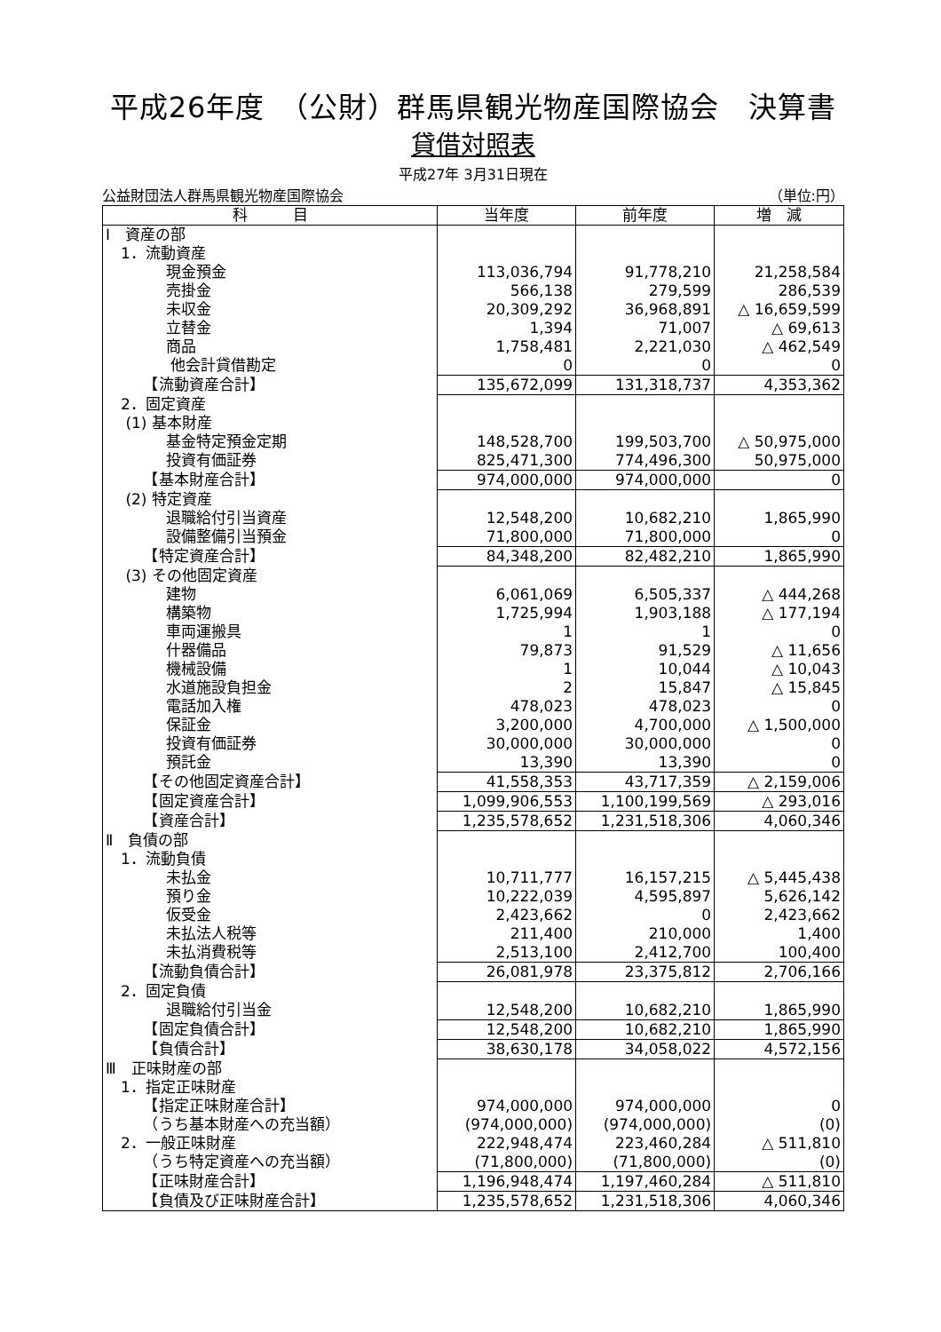平成26年度　（公財）群馬県観光物産国際協会　決算書
貸借対照表
平成27年 3月31日現在
公益財団法人群馬県観光物産国際協会 （単位:円）
| 科 目 | 当年度 | 前年度 | 増 減 |
| --- | --- | --- | --- |
| Ⅰ 資産の部 | | | |
| 1．流動資産 | | | |
| 現金預金 | 113,036,794 | 91,778,210 | 21,258,584 |
| 売掛金 | 566,138 | 279,599 | 286,539 |
| 未収金 | 20,309,292 | 36,968,891 | △ 16,659,599 |
| 立替金 | 1,394 | 71,007 | △ 69,613 |
| 商品 | 1,758,481 | 2,221,030 | △ 462,549 |
| 他会計貸借勘定 | 0 | 0 | 0 |
| 【流動資産合計】 | 135,672,099 | 131,318,737 | 4,353,362 |
| 2．固定資産 | | | |
| (1) 基本財産 | | | |
| 基金特定預金定期 | 148,528,700 | 199,503,700 | △ 50,975,000 |
| 投資有価証券 | 825,471,300 | 774,496,300 | 50,975,000 |
| 【基本財産合計】 | 974,000,000 | 974,000,000 | 0 |
| (2) 特定資産 | | | |
| 退職給付引当資産 | 12,548,200 | 10,682,210 | 1,865,990 |
| 設備整備引当預金 | 71,800,000 | 71,800,000 | 0 |
| 【特定資産合計】 | 84,348,200 | 82,482,210 | 1,865,990 |
| (3) その他固定資産 | | | |
| 建物 | 6,061,069 | 6,505,337 | △ 444,268 |
| 構築物 | 1,725,994 | 1,903,188 | △ 177,194 |
| 車両運搬具 | 1 | 1 | 0 |
| 什器備品 | 79,873 | 91,529 | △ 11,656 |
| 機械設備 | 1 | 10,044 | △ 10,043 |
| 水道施設負担金 | 2 | 15,847 | △ 15,845 |
| 電話加入権 | 478,023 | 478,023 | 0 |
| 保証金 | 3,200,000 | 4,700,000 | △ 1,500,000 |
| 投資有価証券 | 30,000,000 | 30,000,000 | 0 |
| 預託金 | 13,390 | 13,390 | 0 |
| 【その他固定資産合計】 | 41,558,353 | 43,717,359 | △ 2,159,006 |
| 【固定資産合計】 | 1,099,906,553 | 1,100,199,569 | △ 293,016 |
| 【資産合計】 | 1,235,578,652 | 1,231,518,306 | 4,060,346 |
| Ⅱ 負債の部 | | | |
| 1．流動負債 | | | |
| 未払金 | 10,711,777 | 16,157,215 | △ 5,445,438 |
| 預り金 | 10,222,039 | 4,595,897 | 5,626,142 |
| 仮受金 | 2,423,662 | 0 | 2,423,662 |
| 未払法人税等 | 211,400 | 210,000 | 1,400 |
| 未払消費税等 | 2,513,100 | 2,412,700 | 100,400 |
| 【流動負債合計】 | 26,081,978 | 23,375,812 | 2,706,166 |
| 2．固定負債 | | | |
| 退職給付引当金 | 12,548,200 | 10,682,210 | 1,865,990 |
| 【固定負債合計】 | 12,548,200 | 10,682,210 | 1,865,990 |
| 【負債合計】 | 38,630,178 | 34,058,022 | 4,572,156 |
| Ⅲ 正味財産の部 | | | |
| 1．指定正味財産 | | | |
| 【指定正味財産合計】 | 974,000,000 | 974,000,000 | 0 |
| （うち基本財産への充当額） | (974,000,000) | (974,000,000) | (0) |
| 2．一般正味財産 | 222,948,474 | 223,460,284 | △ 511,810 |
| （うち特定資産への充当額） | (71,800,000) | (71,800,000) | (0) |
| 【正味財産合計】 | 1,196,948,474 | 1,197,460,284 | △ 511,810 |
| 【負債及び正味財産合計】 | 1,235,578,652 | 1,231,518,306 | 4,060,346 |